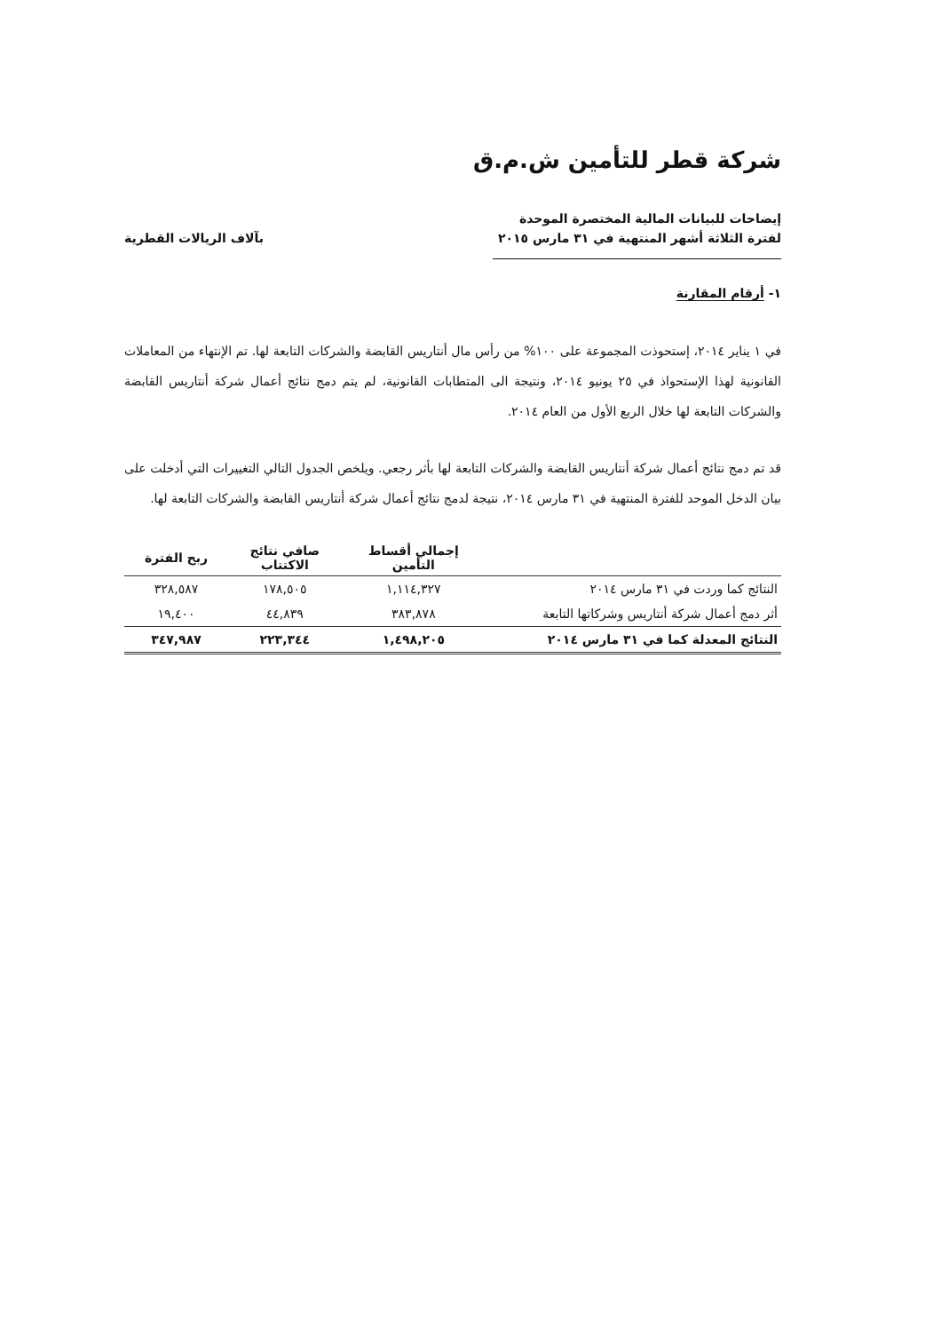شركة قطر للتأمين ش.م.ق
إيضاحات للبيانات المالية المختصرة الموحدة
لفترة الثلاثة أشهر المنتهية في ٣١ مارس ٢٠١٥
بآلاف الريالات القطرية
١- أرقام المقارنة
في ١ يناير ٢٠١٤، إستحوذت المجموعة على ١٠٠% من رأس مال أنتاريس القابضة والشركات التابعة لها. تم الإنتهاء من المعاملات القانونية لهذا الإستحواذ في ٢٥ يونيو ٢٠١٤، ونتيجة الى المتطابات القانونية، لم يتم دمج نتائج أعمال شركة أنتاريس القابضة والشركات التابعة لها خلال الربع الأول من العام ٢٠١٤.
قد تم دمج نتائج أعمال شركة أنتاريس القابضة والشركات التابعة لها بأثر رجعي. ويلخص الجدول التالي التغييرات التي أدخلت على بيان الدخل الموحد للفترة المنتهية في ٣١ مارس ٢٠١٤، نتيجة لدمج نتائج أعمال شركة أنتاريس القابضة والشركات التابعة لها.
| | إجمالي أقساط التأمين | صافي نتائج الاكتتاب | ربح الفترة |
| --- | --- | --- | --- |
| النتائج كما وردت في ٣١ مارس ٢٠١٤ | ١,١١٤,٣٢٧ | ١٧٨,٥٠٥ | ٣٢٨,٥٨٧ |
| أثر دمج أعمال شركة أنتاريس وشركاتها التابعة | ٣٨٣,٨٧٨ | ٤٤,٨٣٩ | ١٩,٤٠٠ |
| النتائج المعدلة كما في ٣١ مارس ٢٠١٤ | ١,٤٩٨,٢٠٥ | ٢٢٣,٣٤٤ | ٣٤٧,٩٨٧ |